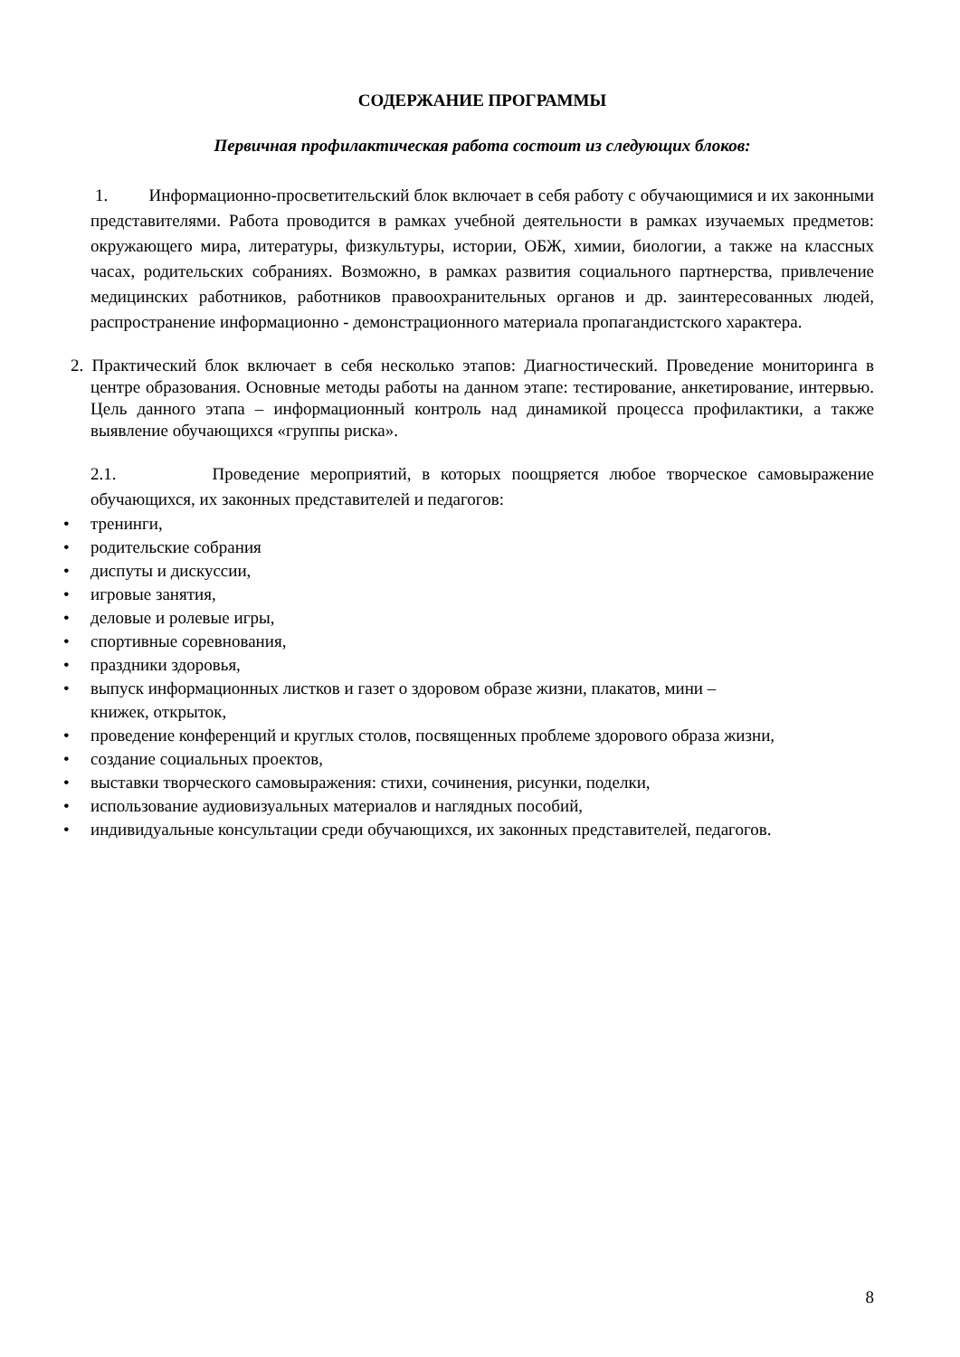СОДЕРЖАНИЕ ПРОГРАММЫ
Первичная профилактическая работа состоит из следующих блоков:
1. Информационно-просветительский блок включает в себя работу с обучающимися и их законными представителями. Работа проводится в рамках учебной деятельности в рамках изучаемых предметов: окружающего мира, литературы, физкультуры, истории, ОБЖ, химии, биологии, а также на классных часах, родительских собраниях. Возможно, в рамках развития социального партнерства, привлечение медицинских работников, работников правоохранительных органов и др. заинтересованных людей, распространение информационно - демонстрационного материала пропагандистского характера.
2. Практический блок включает в себя несколько этапов: Диагностический. Проведение мониторинга в центре образования. Основные методы работы на данном этапе: тестирование, анкетирование, интервью. Цель данного этапа – информационный контроль над динамикой процесса профилактики, а также выявление обучающихся «группы риска».
2.1. Проведение мероприятий, в которых поощряется любое творческое самовыражение обучающихся, их законных представителей и педагогов:
• тренинги,
• родительские собрания
• диспуты и дискуссии,
• игровые занятия,
• деловые и ролевые игры,
• спортивные соревнования,
• праздники здоровья,
• выпуск информационных листков и газет о здоровом образе жизни, плакатов, мини –
книжек, открыток,
• проведение конференций и круглых столов, посвященных проблеме здорового образа жизни,
• создание социальных проектов,
• выставки творческого самовыражения: стихи, сочинения, рисунки, поделки,
• использование аудиовизуальных материалов и наглядных пособий,
• индивидуальные консультации среди обучающихся, их законных представителей, педагогов.
8